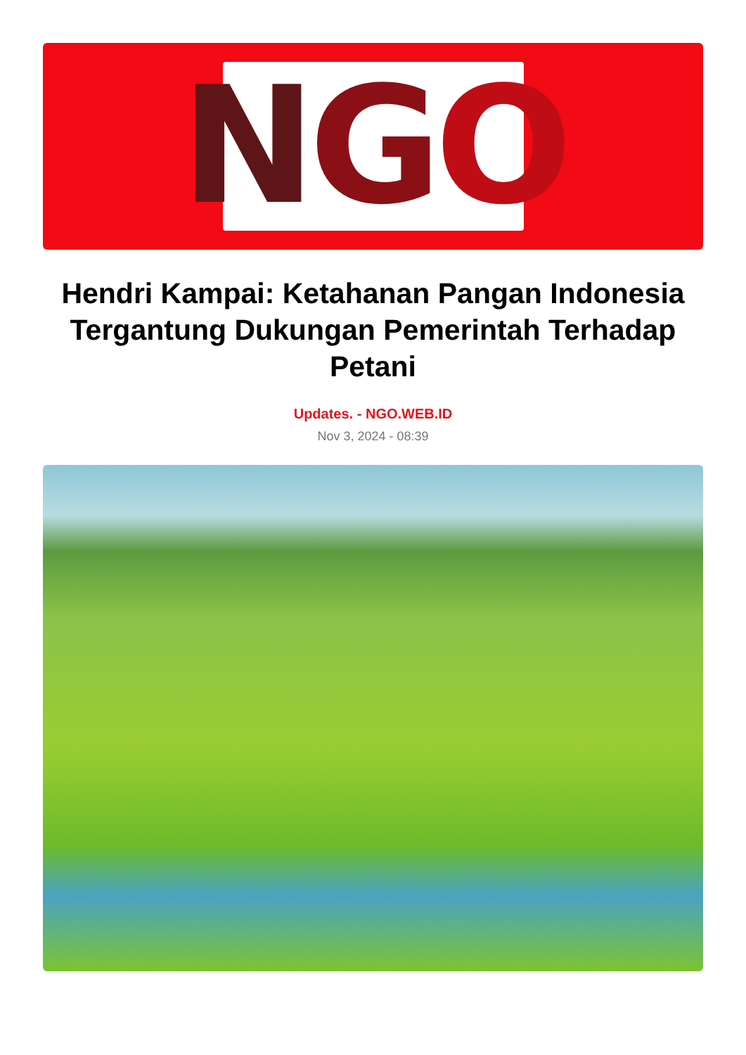N G O
Hendri Kampai: Ketahanan Pangan Indonesia Tergantung Dukungan Pemerintah Terhadap Petani
Updates. - NGO.WEB.ID
Nov 3, 2024 - 08:39